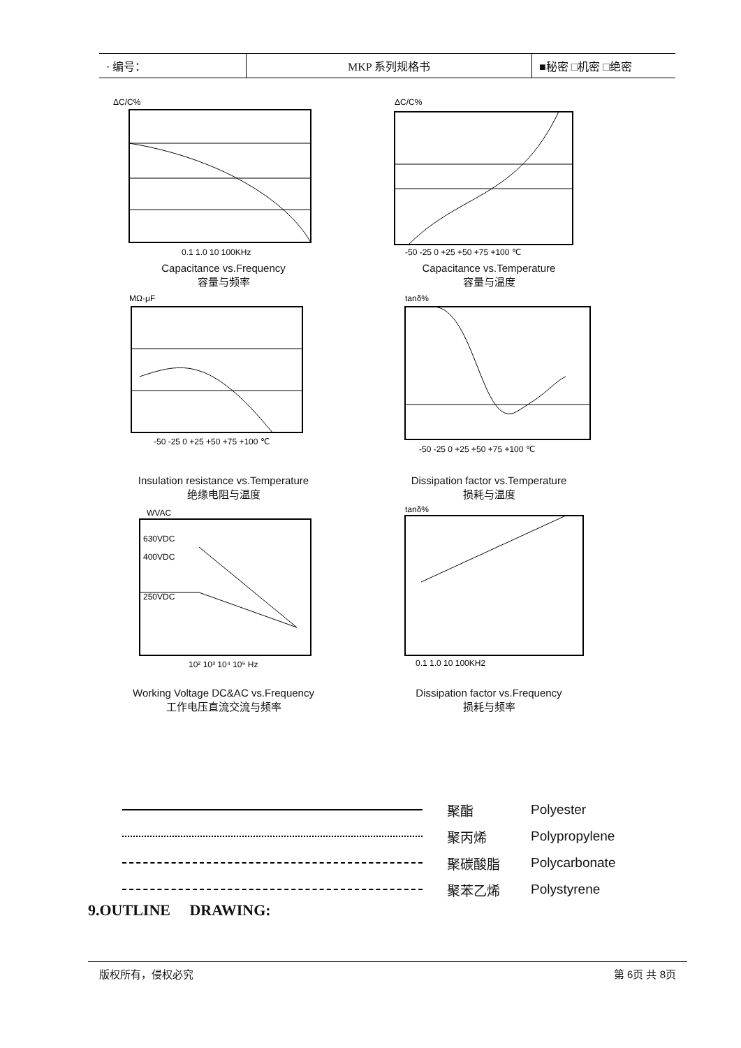| · 编号： | MKP 系列规格书 | ■秘密 □机密 □绝密 |
ΔC/C%
0.1 1.0 10 100KHz
Capacitance vs.Frequency
容量与频率
ΔC/C%
-50 -25 0 +25 +50 +75 +100 ℃
Capacitance vs.Temperature
容量与温度
MΩ·μF
-50 -25 0 +25 +50 +75 +100 ℃
Insulation resistance vs.Temperature
绝缘电阻与温度
tanδ%
-50 -25 0 +25 +50 +75 +100 ℃
Dissipation factor vs.Temperature
损耗与温度
WVAC
630VDC
400VDC
250VDC
10² 10³ 10⁴ 10⁵ Hz
Working Voltage DC&AC vs.Frequency
工作电压直流交流与频率
tanδ%
0.1 1.0 10 100KH2
Dissipation factor vs.Frequency
损耗与频率
聚酯 Polyester
聚丙烯 Polypropylene
聚碳酸脂 Polycarbonate
聚苯乙烯 Polystyrene
9.OUTLINE DRAWING:
版权所有，侵权必究 第 6页 共 8页